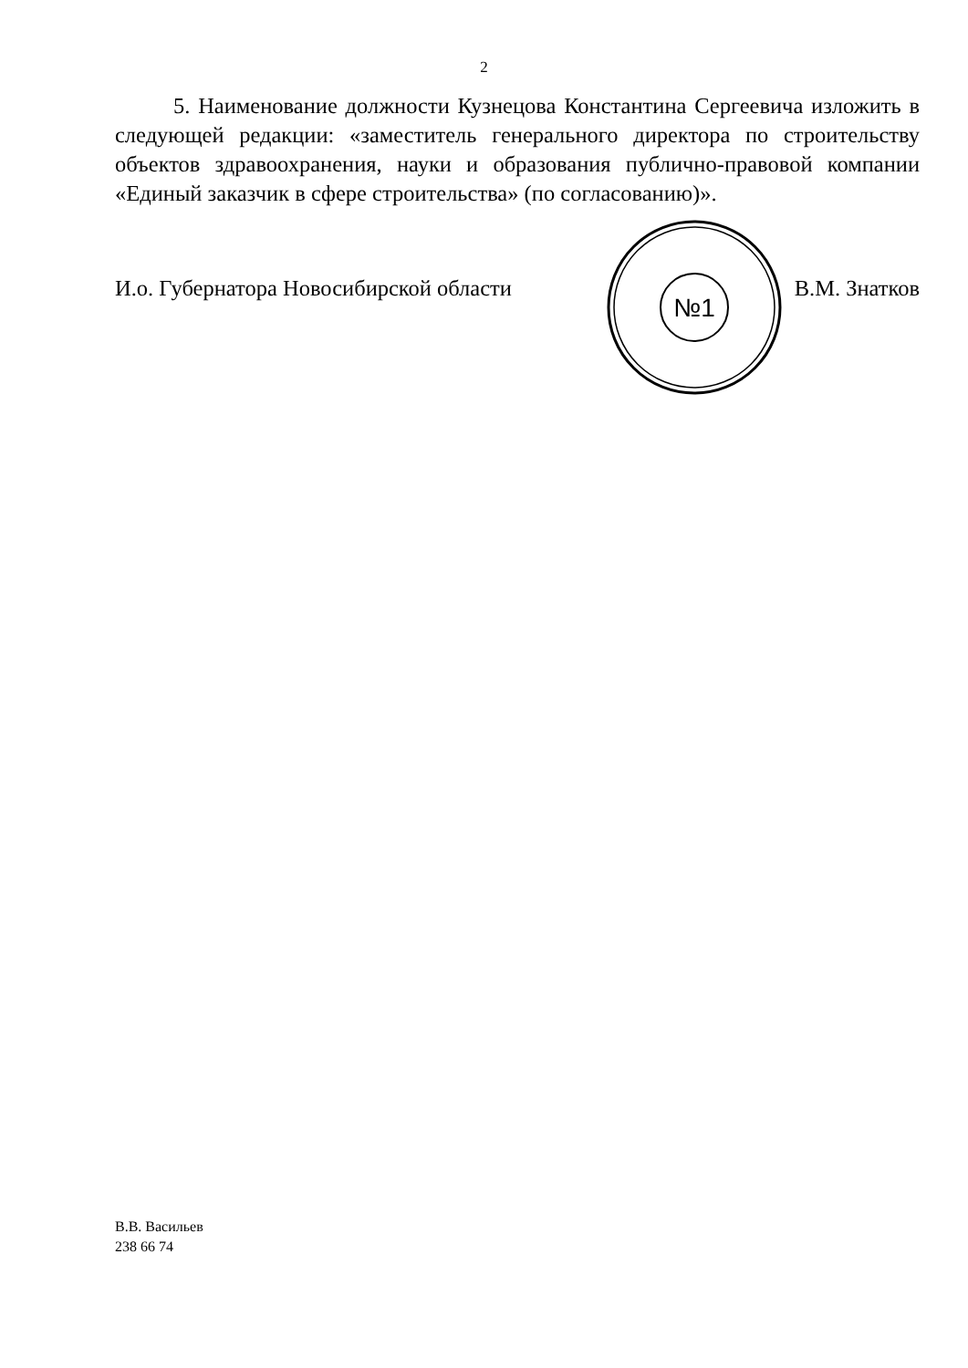2
5. Наименование должности Кузнецова Константина Сергеевича изложить в следующей редакции: «заместитель генерального директора по строительству объектов здравоохранения, науки и образования публично-правовой компании «Единый заказчик в сфере строительства» (по согласованию)».
№1
И.о. Губернатора Новосибирской области В.М. Знатков
В.В. Васильев
238 66 74